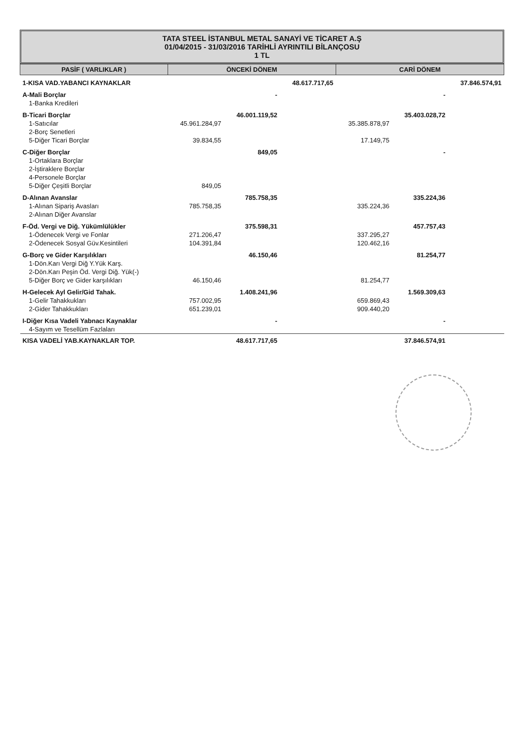TATA STEEL İSTANBUL METAL SANAYİ VE TİCARET A.Ş
01/04/2015 - 31/03/2016 TARİHLİ AYRINTILI BİLANÇOSU
1 TL
| PASİF ( VARLIKLAR ) | ÖNCEKİ DÖNEM | | | CARİ DÖNEM | | |
| --- | --- | --- | --- | --- | --- | --- |
| 1-KISA VAD.YABANCI KAYNAKLAR | | | 48.617.717,65 | | | 37.846.574,91 |
| A-Mali Borçlar | | - | | | - | |
| 1-Banka Kredileri | | | | | | |
| B-Ticari Borçlar | | 46.001.119,52 | | | 35.403.028,72 | |
| 1-Satıcılar | 45.961.284,97 | | | 35.385.878,97 | | |
| 2-Borç Senetleri | | | | | | |
| 5-Diğer Ticari Borçlar | 39.834,55 | | | 17.149,75 | | |
| C-Diğer Borçlar | | 849,05 | | | - | |
| 1-Ortaklara Borçlar | | | | | | |
| 2-İştiraklere Borçlar | | | | | | |
| 4-Personele Borçlar | | | | | | |
| 5-Diğer Çeşitli Borçlar | 849,05 | | | | | |
| D-Alınan Avanslar | | 785.758,35 | | | 335.224,36 | |
| 1-Alınan Sipariş Avasları | 785.758,35 | | | 335.224,36 | | |
| 2-Alınan Diğer Avanslar | | | | | | |
| F-Öd. Vergi ve Diğ. Yükümlülükler | | 375.598,31 | | | 457.757,43 | |
| 1-Ödenecek Vergi ve Fonlar | 271.206,47 | | | 337.295,27 | | |
| 2-Ödenecek Sosyal Güv.Kesintileri | 104.391,84 | | | 120.462,16 | | |
| G-Borç ve Gider Karşılıkları | | 46.150,46 | | | 81.254,77 | |
| 1-Dön.Karı Vergi Diğ Y.Yük Karş. | | | | | | |
| 2-Dön.Karı Peşin Öd. Vergi Diğ. Yük(-) | | | | | | |
| 5-Diğer Borç ve Gider karşılıkları | 46.150,46 | | | 81.254,77 | | |
| H-Gelecek Ayl Gelir/Gid Tahak. | | 1.408.241,96 | | | 1.569.309,63 | |
| 1-Gelir Tahakkukları | 757.002,95 | | | 659.869,43 | | |
| 2-Gider Tahakkukları | 651.239,01 | | | 909.440,20 | | |
| I-Diğer Kısa Vadeli Yabnacı Kaynaklar | | - | | | - | |
| 4-Sayım ve Tesellüm Fazlaları | | | | | | |
| KISA VADELİ YAB.KAYNAKLAR TOP. | | 48.617.717,65 | | | 37.846.574,91 | |